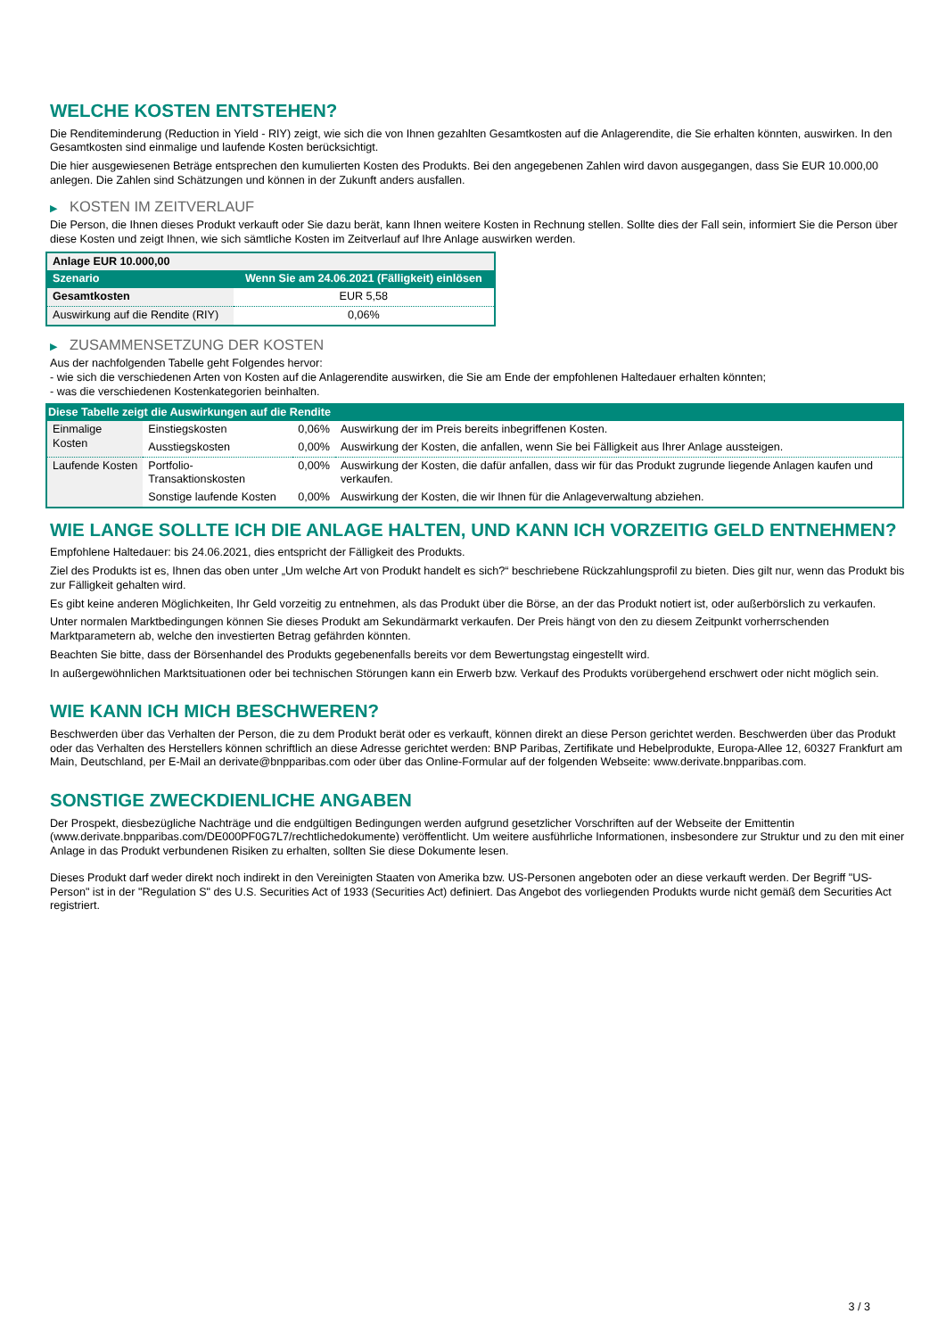WELCHE KOSTEN ENTSTEHEN?
Die Renditeminderung (Reduction in Yield - RIY) zeigt, wie sich die von Ihnen gezahlten Gesamtkosten auf die Anlagerendite, die Sie erhalten könnten, auswirken. In den Gesamtkosten sind einmalige und laufende Kosten berücksichtigt.
Die hier ausgewiesenen Beträge entsprechen den kumulierten Kosten des Produkts. Bei den angegebenen Zahlen wird davon ausgegangen, dass Sie EUR 10.000,00 anlegen. Die Zahlen sind Schätzungen und können in der Zukunft anders ausfallen.
▶ KOSTEN IM ZEITVERLAUF
Die Person, die Ihnen dieses Produkt verkauft oder Sie dazu berät, kann Ihnen weitere Kosten in Rechnung stellen. Sollte dies der Fall sein, informiert Sie die Person über diese Kosten und zeigt Ihnen, wie sich sämtliche Kosten im Zeitverlauf auf Ihre Anlage auswirken werden.
| Anlage EUR 10.000,00 | |
| --- | --- |
| Szenario | Wenn Sie am 24.06.2021 (Fälligkeit) einlösen |
| Gesamtkosten | EUR 5,58 |
| Auswirkung auf die Rendite (RIY) | 0,06% |
▶ ZUSAMMENSETZUNG DER KOSTEN
Aus der nachfolgenden Tabelle geht Folgendes hervor:
- wie sich die verschiedenen Arten von Kosten auf die Anlagerendite auswirken, die Sie am Ende der empfohlenen Haltedauer erhalten könnten;
- was die verschiedenen Kostenkategorien beinhalten.
| Diese Tabelle zeigt die Auswirkungen auf die Rendite | | | |
| --- | --- | --- | --- |
| Einmalige Kosten | Einstiegskosten | 0,06% | Auswirkung der im Preis bereits inbegriffenen Kosten. |
| | Ausstiegskosten | 0,00% | Auswirkung der Kosten, die anfallen, wenn Sie bei Fälligkeit aus Ihrer Anlage aussteigen. |
| Laufende Kosten | Portfolio-Transaktionskosten | 0,00% | Auswirkung der Kosten, die dafür anfallen, dass wir für das Produkt zugrunde liegende Anlagen kaufen und verkaufen. |
| | Sonstige laufende Kosten | 0,00% | Auswirkung der Kosten, die wir Ihnen für die Anlageverwaltung abziehen. |
WIE LANGE SOLLTE ICH DIE ANLAGE HALTEN, UND KANN ICH VORZEITIG GELD ENTNEHMEN?
Empfohlene Haltedauer: bis 24.06.2021, dies entspricht der Fälligkeit des Produkts.
Ziel des Produkts ist es, Ihnen das oben unter „Um welche Art von Produkt handelt es sich?“ beschriebene Rückzahlungsprofil zu bieten. Dies gilt nur, wenn das Produkt bis zur Fälligkeit gehalten wird.
Es gibt keine anderen Möglichkeiten, Ihr Geld vorzeitig zu entnehmen, als das Produkt über die Börse, an der das Produkt notiert ist, oder außerbörslich zu verkaufen.
Unter normalen Marktbedingungen können Sie dieses Produkt am Sekundärmarkt verkaufen. Der Preis hängt von den zu diesem Zeitpunkt vorherrschenden Marktparametern ab, welche den investierten Betrag gefährden könnten.
Beachten Sie bitte, dass der Börsenhandel des Produkts gegebenenfalls bereits vor dem Bewertungstag eingestellt wird.
In außergewöhnlichen Marktsituationen oder bei technischen Störungen kann ein Erwerb bzw. Verkauf des Produkts vorübergehend erschwert oder nicht möglich sein.
WIE KANN ICH MICH BESCHWEREN?
Beschwerden über das Verhalten der Person, die zu dem Produkt berät oder es verkauft, können direkt an diese Person gerichtet werden. Beschwerden über das Produkt oder das Verhalten des Herstellers können schriftlich an diese Adresse gerichtet werden: BNP Paribas, Zertifikate und Hebelprodukte, Europa-Allee 12, 60327 Frankfurt am Main, Deutschland, per E-Mail an derivate@bnpparibas.com oder über das Online-Formular auf der folgenden Webseite: www.derivate.bnpparibas.com.
SONSTIGE ZWECKDIENLICHE ANGABEN
Der Prospekt, diesbezügliche Nachträge und die endgültigen Bedingungen werden aufgrund gesetzlicher Vorschriften auf der Webseite der Emittentin (www.derivate.bnpparibas.com/DE000PF0G7L7/rechtlichedokumente) veröffentlicht. Um weitere ausführliche Informationen, insbesondere zur Struktur und zu den mit einer Anlage in das Produkt verbundenen Risiken zu erhalten, sollten Sie diese Dokumente lesen.
Dieses Produkt darf weder direkt noch indirekt in den Vereinigten Staaten von Amerika bzw. US-Personen angeboten oder an diese verkauft werden. Der Begriff "US-Person" ist in der "Regulation S" des U.S. Securities Act of 1933 (Securities Act) definiert. Das Angebot des vorliegenden Produkts wurde nicht gemäß dem Securities Act registriert.
3 / 3